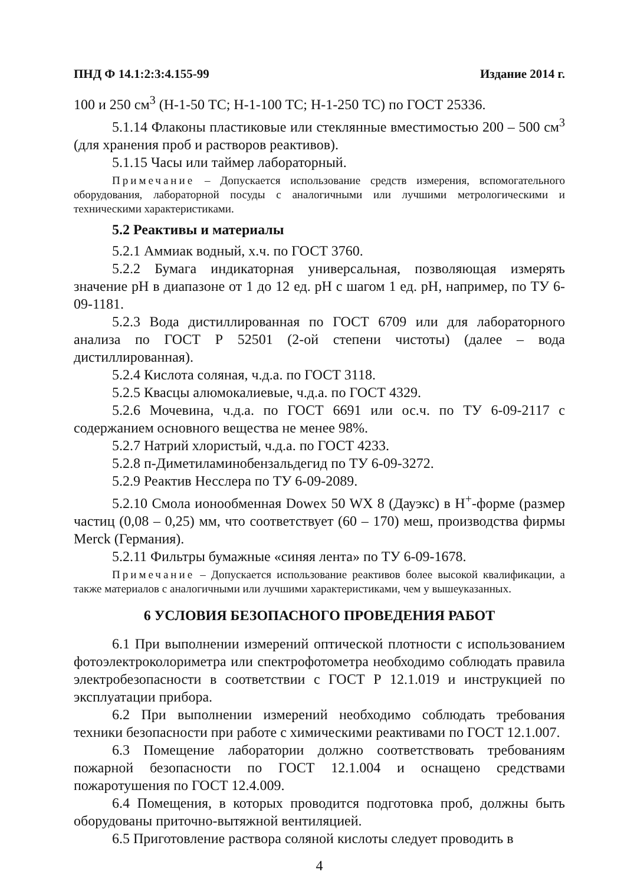ПНД Ф 14.1:2:3:4.155-99 Издание 2014 г.
100 и 250 см<sup>3</sup> (Н-1-50 ТС; Н-1-100 ТС; Н-1-250 ТС) по ГОСТ 25336.
5.1.14 Флаконы пластиковые или стеклянные вместимостью 200 – 500 см<sup>3</sup> (для хранения проб и растворов реактивов).
5.1.15 Часы или таймер лабораторный.
Примечание – Допускается использование средств измерения, вспомогательного оборудования, лабораторной посуды с аналогичными или лучшими метрологическими и техническими характеристиками.
5.2 Реактивы и материалы
5.2.1 Аммиак водный, х.ч. по ГОСТ 3760.
5.2.2 Бумага индикаторная универсальная, позволяющая измерять значение pH в диапазоне от 1 до 12 ед. pH с шагом 1 ед. pH, например, по ТУ 6-09-1181.
5.2.3 Вода дистиллированная по ГОСТ 6709 или для лабораторного анализа по ГОСТ Р 52501 (2-ой степени чистоты) (далее – вода дистиллированная).
5.2.4 Кислота соляная, ч.д.а. по ГОСТ 3118.
5.2.5 Квасцы алюмокалиевые, ч.д.а. по ГОСТ 4329.
5.2.6 Мочевина, ч.д.а. по ГОСТ 6691 или ос.ч. по ТУ 6-09-2117 с содержанием основного вещества не менее 98%.
5.2.7 Натрий хлористый, ч.д.а. по ГОСТ 4233.
5.2.8 п-Диметиламинобензальдегид по ТУ 6-09-3272.
5.2.9 Реактив Несслера по ТУ 6-09-2089.
5.2.10 Смола ионообменная Dowex 50 WX 8 (Дауэкс) в Н<sup>+</sup>-форме (размер частиц (0,08 – 0,25) мм, что соответствует (60 – 170) меш, производства фирмы Merck (Германия).
5.2.11 Фильтры бумажные «синяя лента» по ТУ 6-09-1678.
Примечание – Допускается использование реактивов более высокой квалификации, а также материалов с аналогичными или лучшими характеристиками, чем у вышеуказанных.
6 УСЛОВИЯ БЕЗОПАСНОГО ПРОВЕДЕНИЯ РАБОТ
6.1 При выполнении измерений оптической плотности с использованием фотоэлектроколориметра или спектрофотометра необходимо соблюдать правила электробезопасности в соответствии с ГОСТ Р 12.1.019 и инструкцией по эксплуатации прибора.
6.2 При выполнении измерений необходимо соблюдать требования техники безопасности при работе с химическими реактивами по ГОСТ 12.1.007.
6.3 Помещение лаборатории должно соответствовать требованиям пожарной безопасности по ГОСТ 12.1.004 и оснащено средствами пожаротушения по ГОСТ 12.4.009.
6.4 Помещения, в которых проводится подготовка проб, должны быть оборудованы приточно-вытяжной вентиляцией.
6.5 Приготовление раствора соляной кислоты следует проводить в
4